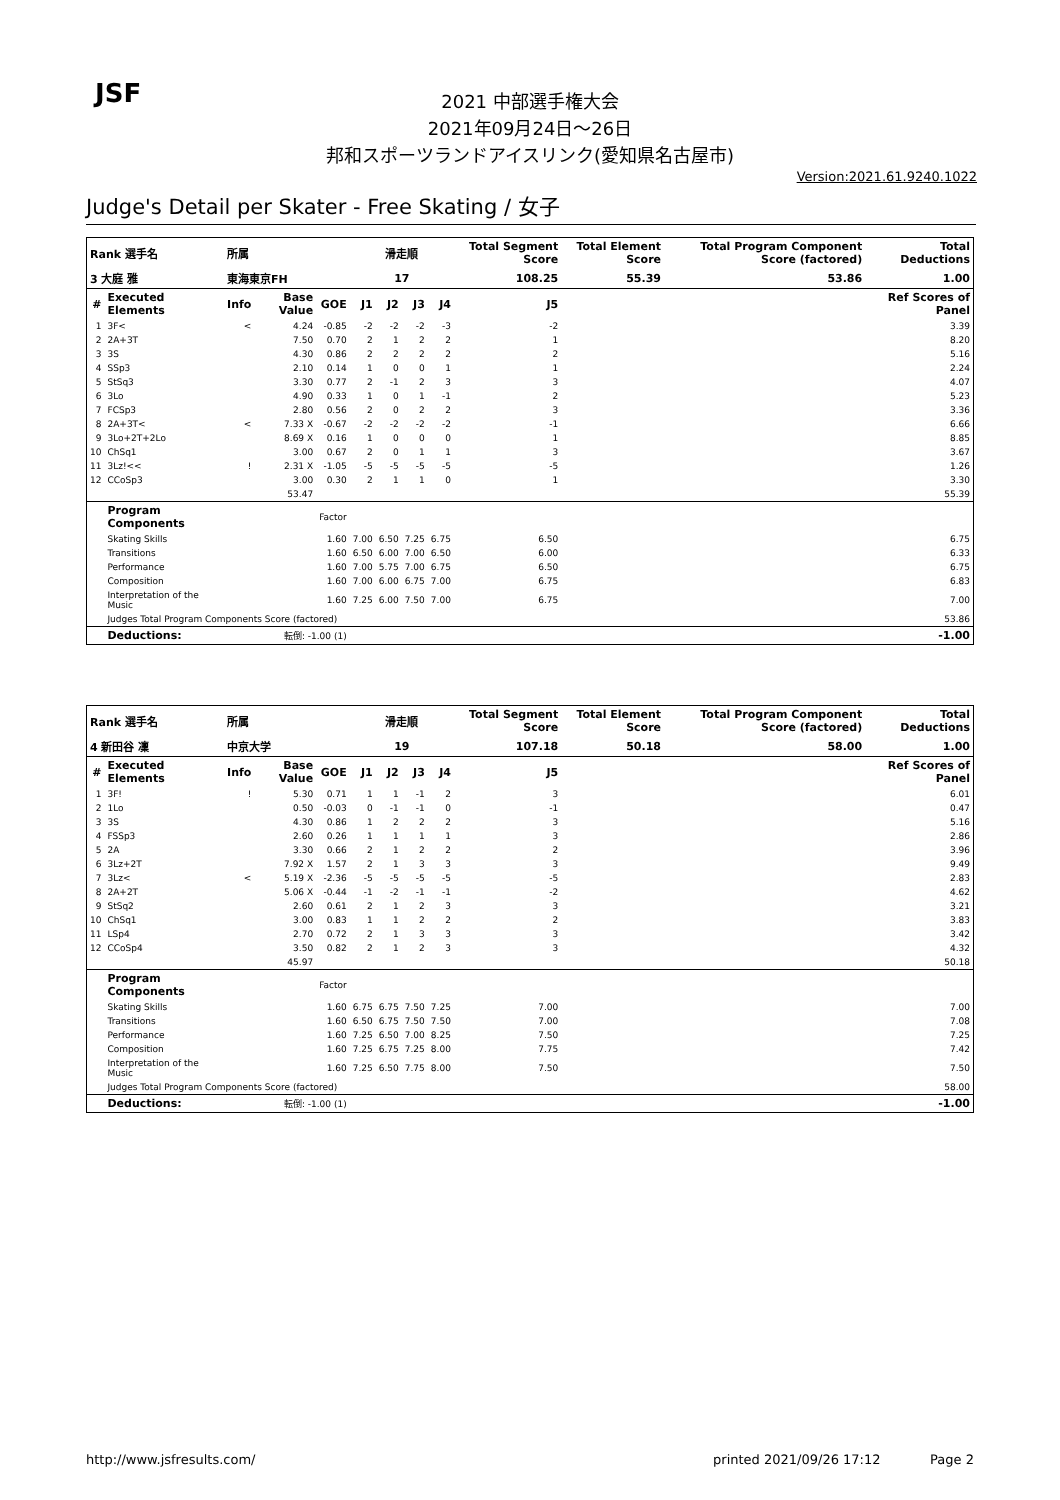JSF
2021 中部選手権大会
2021年09月24日～26日
邦和スポーツランドアイスリンク(愛知県名古屋市)
Version:2021.61.9240.1022
Judge's Detail per Skater - Free Skating / 女子
| Rank 選手名 | | 所属 | | | 滑走順 | | | | Total Segment Score | Total Element Score | Total Program Component Score (factored) | Total Deductions |
| 3 大庭 雅 | | 東海東京FH | | | 17 | | | | 108.25 | 55.39 | 53.86 | 1.00 |
| # | Executed Elements | Info | Base Value | GOE | J1 | J2 | J3 | J4 | J5 | | | Ref Scores of Panel |
| 1 | 3F< | < | 4.24 | -0.85 | -2 | -2 | -2 | -3 | -2 | | | 3.39 |
| 2 | 2A+3T | | 7.50 | 0.70 | 2 | 1 | 2 | 2 | 1 | | | 8.20 |
| 3 | 3S | | 4.30 | 0.86 | 2 | 2 | 2 | 2 | 2 | | | 5.16 |
| 4 | SSp3 | | 2.10 | 0.14 | 1 | 0 | 0 | 1 | 1 | | | 2.24 |
| 5 | StSq3 | | 3.30 | 0.77 | 2 | -1 | 2 | 3 | 3 | | | 4.07 |
| 6 | 3Lo | | 4.90 | 0.33 | 1 | 0 | 1 | -1 | 2 | | | 5.23 |
| 7 | FCSp3 | | 2.80 | 0.56 | 2 | 0 | 2 | 2 | 3 | | | 3.36 |
| 8 | 2A+3T< | < | 7.33 X | -0.67 | -2 | -2 | -2 | -2 | -1 | | | 6.66 |
| 9 | 3Lo+2T+2Lo | | 8.69 X | 0.16 | 1 | 0 | 0 | 0 | 1 | | | 8.85 |
| 10 | ChSq1 | | 3.00 | 0.67 | 2 | 0 | 1 | 1 | 3 | | | 3.67 |
| 11 | 3Lz!<< | ! | 2.31 X | -1.05 | -5 | -5 | -5 | -5 | -5 | | | 1.26 |
| 12 | CCoSp3 | | 3.00 | 0.30 | 2 | 1 | 1 | 0 | 1 | | | 3.30 |
| | | | 53.47 | | | | | | | | | 55.39 |
| | Program Components | | | Factor | | | | | | | | |
| | Skating Skills | | | 1.60 | 7.00 | 6.50 | 7.25 | 6.75 | 6.50 | | | 6.75 |
| | Transitions | | | 1.60 | 6.50 | 6.00 | 7.00 | 6.50 | 6.00 | | | 6.33 |
| | Performance | | | 1.60 | 7.00 | 5.75 | 7.00 | 6.75 | 6.50 | | | 6.75 |
| | Composition | | | 1.60 | 7.00 | 6.00 | 6.75 | 7.00 | 6.75 | | | 6.83 |
| | Interpretation of the Music | | | 1.60 | 7.25 | 6.00 | 7.50 | 7.00 | 6.75 | | | 7.00 |
| | Judges Total Program Components Score (factored) | | | | | | | | | | | 53.86 |
| | Deductions: | 転倒: -1.00 (1) | | | | | | | | | | -1.00 |
| Rank 選手名 | | 所属 | | | 滑走順 | | | | Total Segment Score | Total Element Score | Total Program Component Score (factored) | Total Deductions |
| 4 新田谷 凜 | | 中京大学 | | | 19 | | | | 107.18 | 50.18 | 58.00 | 1.00 |
| # | Executed Elements | Info | Base Value | GOE | J1 | J2 | J3 | J4 | J5 | | | Ref Scores of Panel |
| 1 | 3F! | ! | 5.30 | 0.71 | 1 | 1 | -1 | 2 | 3 | | | 6.01 |
| 2 | 1Lo | | 0.50 | -0.03 | 0 | -1 | -1 | 0 | -1 | | | 0.47 |
| 3 | 3S | | 4.30 | 0.86 | 1 | 2 | 2 | 2 | 3 | | | 5.16 |
| 4 | FSSp3 | | 2.60 | 0.26 | 1 | 1 | 1 | 1 | 3 | | | 2.86 |
| 5 | 2A | | 3.30 | 0.66 | 2 | 1 | 2 | 2 | 2 | | | 3.96 |
| 6 | 3Lz+2T | | 7.92 X | 1.57 | 2 | 1 | 3 | 3 | 3 | | | 9.49 |
| 7 | 3Lz< | < | 5.19 X | -2.36 | -5 | -5 | -5 | -5 | -5 | | | 2.83 |
| 8 | 2A+2T | | 5.06 X | -0.44 | -1 | -2 | -1 | -1 | -2 | | | 4.62 |
| 9 | StSq2 | | 2.60 | 0.61 | 2 | 1 | 2 | 3 | 3 | | | 3.21 |
| 10 | ChSq1 | | 3.00 | 0.83 | 1 | 1 | 2 | 2 | 2 | | | 3.83 |
| 11 | LSp4 | | 2.70 | 0.72 | 2 | 1 | 3 | 3 | 3 | | | 3.42 |
| 12 | CCoSp4 | | 3.50 | 0.82 | 2 | 1 | 2 | 3 | 3 | | | 4.32 |
| | | | 45.97 | | | | | | | | | 50.18 |
| | Program Components | | | Factor | | | | | | | | |
| | Skating Skills | | | 1.60 | 6.75 | 6.75 | 7.50 | 7.25 | 7.00 | | | 7.00 |
| | Transitions | | | 1.60 | 6.50 | 6.75 | 7.50 | 7.50 | 7.00 | | | 7.08 |
| | Performance | | | 1.60 | 7.25 | 6.50 | 7.00 | 8.25 | 7.50 | | | 7.25 |
| | Composition | | | 1.60 | 7.25 | 6.75 | 7.25 | 8.00 | 7.75 | | | 7.42 |
| | Interpretation of the Music | | | 1.60 | 7.25 | 6.50 | 7.75 | 8.00 | 7.50 | | | 7.50 |
| | Judges Total Program Components Score (factored) | | | | | | | | | | | 58.00 |
| | Deductions: | 転倒: -1.00 (1) | | | | | | | | | | -1.00 |
http://www.jsfresults.com/ printed 2021/09/26 17:12 Page 2